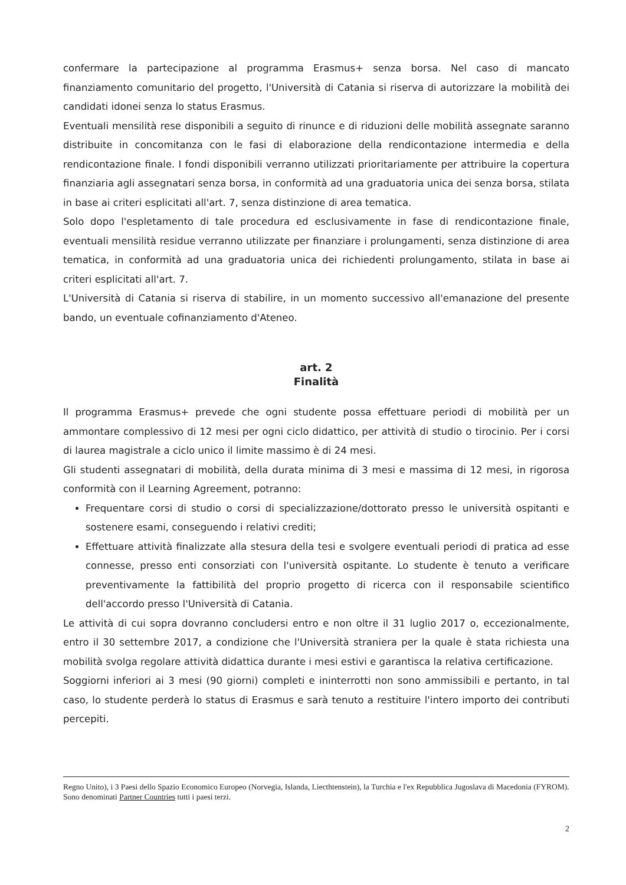confermare la partecipazione al programma Erasmus+ senza borsa. Nel caso di mancato finanziamento comunitario del progetto, l'Università di Catania si riserva di autorizzare la mobilità dei candidati idonei senza lo status Erasmus.
Eventuali mensilità rese disponibili a seguito di rinunce e di riduzioni delle mobilità assegnate saranno distribuite in concomitanza con le fasi di elaborazione della rendicontazione intermedia e della rendicontazione finale. I fondi disponibili verranno utilizzati prioritariamente per attribuire la copertura finanziaria agli assegnatari senza borsa, in conformità ad una graduatoria unica dei senza borsa, stilata in base ai criteri esplicitati all'art. 7, senza distinzione di area tematica.
Solo dopo l'espletamento di tale procedura ed esclusivamente in fase di rendicontazione finale, eventuali mensilità residue verranno utilizzate per finanziare i prolungamenti, senza distinzione di area tematica, in conformità ad una graduatoria unica dei richiedenti prolungamento, stilata in base ai criteri esplicitati all'art. 7.
L'Università di Catania si riserva di stabilire, in un momento successivo all'emanazione del presente bando, un eventuale cofinanziamento d'Ateneo.
art. 2
Finalità
Il programma Erasmus+ prevede che ogni studente possa effettuare periodi di mobilità per un ammontare complessivo di 12 mesi per ogni ciclo didattico, per attività di studio o tirocinio. Per i corsi di laurea magistrale a ciclo unico il limite massimo è di 24 mesi.
Gli studenti assegnatari di mobilità, della durata minima di 3 mesi e massima di 12 mesi, in rigorosa conformità con il Learning Agreement, potranno:
Frequentare corsi di studio o corsi di specializzazione/dottorato presso le università ospitanti e sostenere esami, conseguendo i relativi crediti;
Effettuare attività finalizzate alla stesura della tesi e svolgere eventuali periodi di pratica ad esse connesse, presso enti consorziati con l'università ospitante. Lo studente è tenuto a verificare preventivamente la fattibilità del proprio progetto di ricerca con il responsabile scientifico dell'accordo presso l'Università di Catania.
Le attività di cui sopra dovranno concludersi entro e non oltre il 31 luglio 2017 o, eccezionalmente, entro il 30 settembre 2017, a condizione che l'Università straniera per la quale è stata richiesta una mobilità svolga regolare attività didattica durante i mesi estivi e garantisca la relativa certificazione.
Soggiorni inferiori ai 3 mesi (90 giorni) completi e ininterrotti non sono ammissibili e pertanto, in tal caso, lo studente perderà lo status di Erasmus e sarà tenuto a restituire l'intero importo dei contributi percepiti.
Regno Unito), i 3 Paesi dello Spazio Economico Europeo (Norvegia, Islanda, Liecthtenstein), la Turchia e l'ex Repubblica Jugoslava di Macedonia (FYROM). Sono denominati Partner Countries tutti i paesi terzi.
2